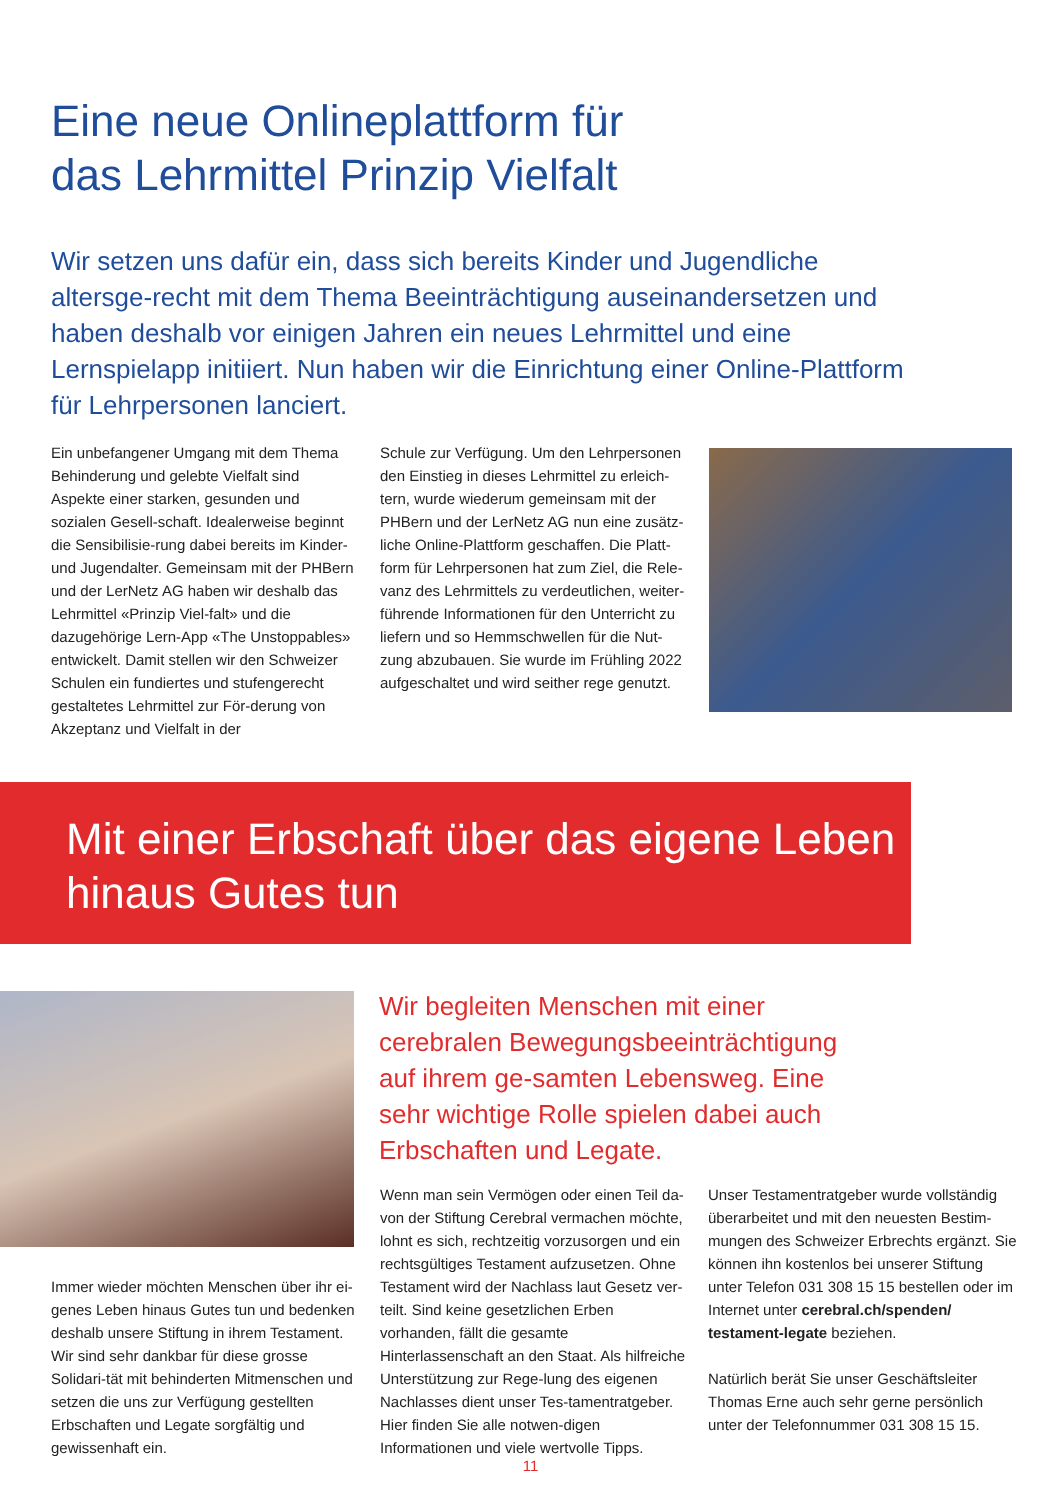Eine neue Onlineplattform für
das Lehrmittel Prinzip Vielfalt
Wir setzen uns dafür ein, dass sich bereits Kinder und Jugendliche altersge-recht mit dem Thema Beeinträchtigung auseinandersetzen und haben deshalb vor einigen Jahren ein neues Lehrmittel und eine Lernspielapp initiiert. Nun haben wir die Einrichtung einer Online-Plattform für Lehrpersonen lanciert.
Ein unbefangener Umgang mit dem Thema Behinderung und gelebte Vielfalt sind Aspekte einer starken, gesunden und sozialen Gesell-schaft. Idealerweise beginnt die Sensibilisie-rung dabei bereits im Kinder- und Jugendalter. Gemeinsam mit der PHBern und der LerNetz AG haben wir deshalb das Lehrmittel «Prinzip Viel-falt» und die dazugehörige Lern-App «The Unstoppables» entwickelt. Damit stellen wir den Schweizer Schulen ein fundiertes und stufengerecht gestaltetes Lehrmittel zur För-derung von Akzeptanz und Vielfalt in der
Schule zur Verfügung. Um den Lehrpersonen den Einstieg in dieses Lehrmittel zu erleich-tern, wurde wiederum gemeinsam mit der PHBern und der LerNetz AG nun eine zusätz-liche Online-Plattform geschaffen. Die Platt-form für Lehrpersonen hat zum Ziel, die Rele-vanz des Lehrmittels zu verdeutlichen, weiter-führende Informationen für den Unterricht zu liefern und so Hemmschwellen für die Nut-zung abzubauen. Sie wurde im Frühling 2022 aufgeschaltet und wird seither rege genutzt.
Mit einer Erbschaft über das eigene Leben
hinaus Gutes tun
Wir begleiten Menschen mit einer cerebralen Bewegungsbeeinträchtigung auf ihrem ge-samten Lebensweg. Eine sehr wichtige Rolle spielen dabei auch Erbschaften und Legate.
Immer wieder möchten Menschen über ihr ei-genes Leben hinaus Gutes tun und bedenken deshalb unsere Stiftung in ihrem Testament. Wir sind sehr dankbar für diese grosse Solidari-tät mit behinderten Mitmenschen und setzen die uns zur Verfügung gestellten Erbschaften und Legate sorgfältig und gewissenhaft ein.
Wenn man sein Vermögen oder einen Teil da-von der Stiftung Cerebral vermachen möchte, lohnt es sich, rechtzeitig vorzusorgen und ein rechtsgültiges Testament aufzusetzen. Ohne Testament wird der Nachlass laut Gesetz ver-teilt. Sind keine gesetzlichen Erben vorhanden, fällt die gesamte Hinterlassenschaft an den Staat. Als hilfreiche Unterstützung zur Rege-lung des eigenen Nachlasses dient unser Tes-tamentratgeber. Hier finden Sie alle notwen-digen Informationen und viele wertvolle Tipps.
Unser Testamentratgeber wurde vollständig überarbeitet und mit den neuesten Bestim-mungen des Schweizer Erbrechts ergänzt. Sie können ihn kostenlos bei unserer Stiftung unter Telefon 031 308 15 15 bestellen oder im Internet unter cerebral.ch/spenden/ testament-legate beziehen.
Natürlich berät Sie unser Geschäftsleiter Thomas Erne auch sehr gerne persönlich unter der Telefonnummer 031 308 15 15.
11